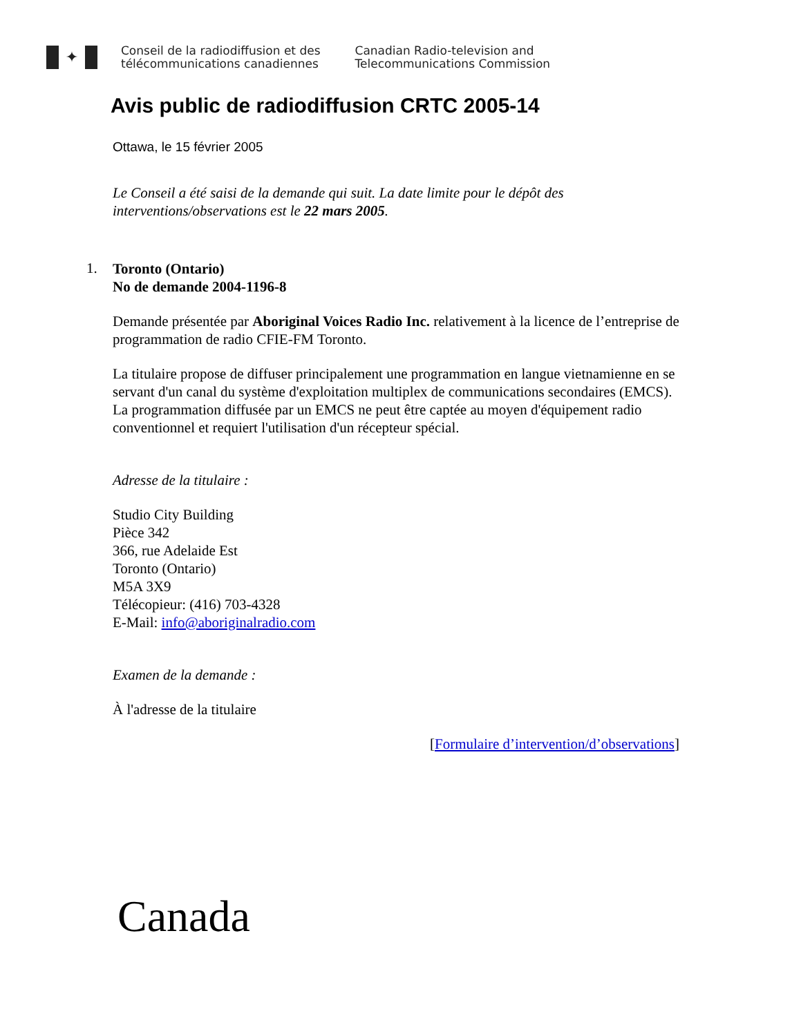✦
Conseil de la radiodiffusion et des
télécommunications canadiennes
Canadian Radio-television and
Telecommunications Commission
Avis public de radiodiffusion CRTC 2005-14
Ottawa, le 15 février 2005
Le Conseil a été saisi de la demande qui suit. La date limite pour le dépôt des interventions/observations est le 22 mars 2005.
1.
Toronto (Ontario)
No de demande 2004-1196-8
Demande présentée par Aboriginal Voices Radio Inc. relativement à la licence de l’entreprise de programmation de radio CFIE-FM Toronto.
La titulaire propose de diffuser principalement une programmation en langue vietnamienne en se servant d'un canal du système d'exploitation multiplex de communications secondaires (EMCS). La programmation diffusée par un EMCS ne peut être captée au moyen d'équipement radio conventionnel et requiert l'utilisation d'un récepteur spécial.
Adresse de la titulaire :
Studio City Building
Pièce 342
366, rue Adelaide Est
Toronto (Ontario)
M5A 3X9
Télécopieur: (416) 703-4328
E-Mail: info@aboriginalradio.com
Examen de la demande :
À l'adresse de la titulaire
[Formulaire d’intervention/d’observations]
Canada